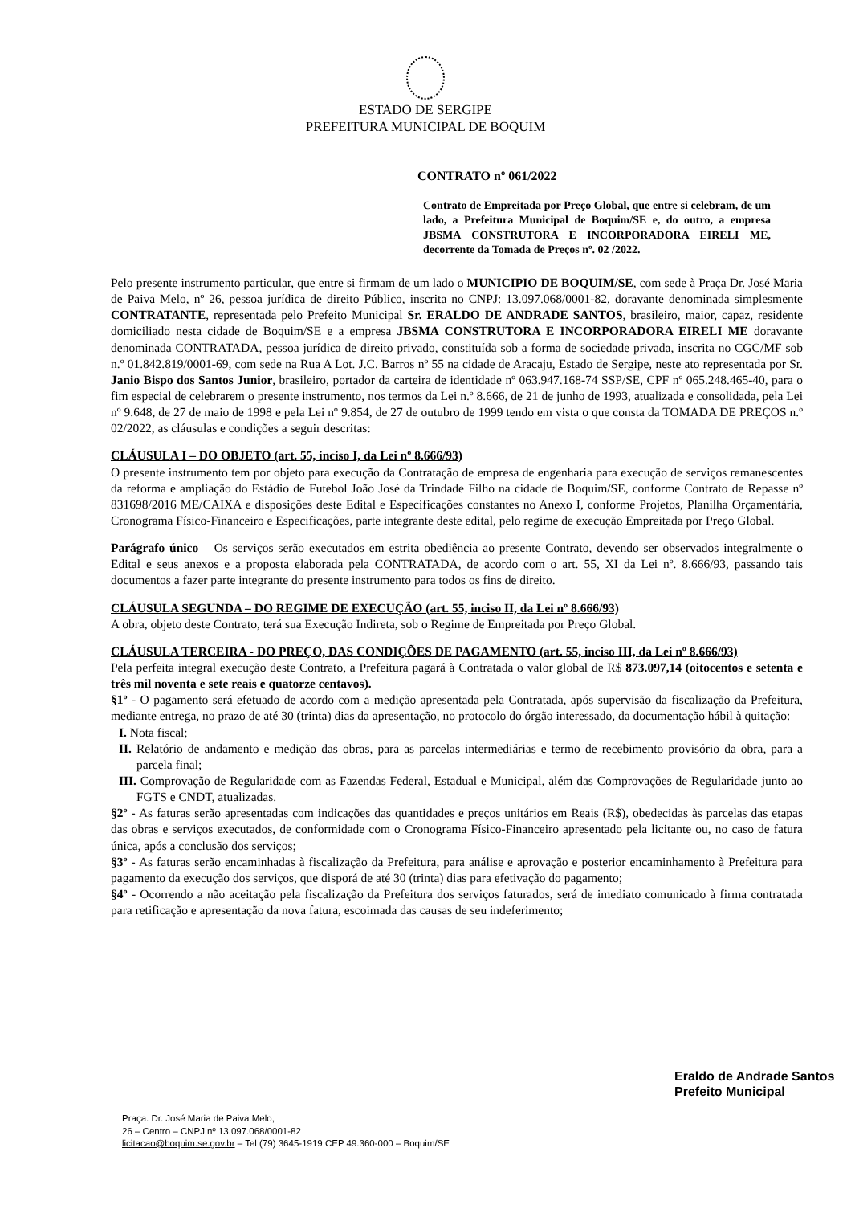ESTADO DE SERGIPE
PREFEITURA MUNICIPAL DE BOQUIM
CONTRATO nº 061/2022
Contrato de Empreitada por Preço Global, que entre si celebram, de um lado, a Prefeitura Municipal de Boquim/SE e, do outro, a empresa JBSMA CONSTRUTORA E INCORPORADORA EIRELI ME, decorrente da Tomada de Preços nº. 02 /2022.
Pelo presente instrumento particular, que entre si firmam de um lado o MUNICIPIO DE BOQUIM/SE, com sede à Praça Dr. José Maria de Paiva Melo, nº 26, pessoa jurídica de direito Público, inscrita no CNPJ: 13.097.068/0001-82, doravante denominada simplesmente CONTRATANTE, representada pelo Prefeito Municipal Sr. ERALDO DE ANDRADE SANTOS, brasileiro, maior, capaz, residente domiciliado nesta cidade de Boquim/SE e a empresa JBSMA CONSTRUTORA E INCORPORADORA EIRELI ME doravante denominada CONTRATADA, pessoa jurídica de direito privado, constituída sob a forma de sociedade privada, inscrita no CGC/MF sob n.º 01.842.819/0001-69, com sede na Rua A Lot. J.C. Barros nº 55 na cidade de Aracaju, Estado de Sergipe, neste ato representada por Sr. Janio Bispo dos Santos Junior, brasileiro, portador da carteira de identidade nº 063.947.168-74 SSP/SE, CPF nº 065.248.465-40, para o fim especial de celebrarem o presente instrumento, nos termos da Lei n.º 8.666, de 21 de junho de 1993, atualizada e consolidada, pela Lei nº 9.648, de 27 de maio de 1998 e pela Lei nº 9.854, de 27 de outubro de 1999 tendo em vista o que consta da TOMADA DE PREÇOS n.º 02/2022, as cláusulas e condições a seguir descritas:
CLÁUSULA I – DO OBJETO (art. 55, inciso I, da Lei nº 8.666/93)
O presente instrumento tem por objeto para execução da Contratação de empresa de engenharia para execução de serviços remanescentes da reforma e ampliação do Estádio de Futebol João José da Trindade Filho na cidade de Boquim/SE, conforme Contrato de Repasse nº 831698/2016 ME/CAIXA e disposições deste Edital e Especificações constantes no Anexo I, conforme Projetos, Planilha Orçamentária, Cronograma Físico-Financeiro e Especificações, parte integrante deste edital, pelo regime de execução Empreitada por Preço Global.
Parágrafo único – Os serviços serão executados em estrita obediência ao presente Contrato, devendo ser observados integralmente o Edital e seus anexos e a proposta elaborada pela CONTRATADA, de acordo com o art. 55, XI da Lei nº. 8.666/93, passando tais documentos a fazer parte integrante do presente instrumento para todos os fins de direito.
CLÁUSULA SEGUNDA – DO REGIME DE EXECUÇÃO (art. 55, inciso II, da Lei nº 8.666/93)
A obra, objeto deste Contrato, terá sua Execução Indireta, sob o Regime de Empreitada por Preço Global.
CLÁUSULA TERCEIRA - DO PREÇO, DAS CONDIÇÕES DE PAGAMENTO (art. 55, inciso III, da Lei nº 8.666/93)
Pela perfeita integral execução deste Contrato, a Prefeitura pagará à Contratada o valor global de R$ 873.097,14 (oitocentos e setenta e três mil noventa e sete reais e quatorze centavos).
§1º - O pagamento será efetuado de acordo com a medição apresentada pela Contratada, após supervisão da fiscalização da Prefeitura, mediante entrega, no prazo de até 30 (trinta) dias da apresentação, no protocolo do órgão interessado, da documentação hábil à quitação:
I. Nota fiscal;
II. Relatório de andamento e medição das obras, para as parcelas intermediárias e termo de recebimento provisório da obra, para a parcela final;
III. Comprovação de Regularidade com as Fazendas Federal, Estadual e Municipal, além das Comprovações de Regularidade junto ao FGTS e CNDT, atualizadas.
§2º - As faturas serão apresentadas com indicações das quantidades e preços unitários em Reais (R$), obedecidas às parcelas das etapas das obras e serviços executados, de conformidade com o Cronograma Físico-Financeiro apresentado pela licitante ou, no caso de fatura única, após a conclusão dos serviços;
§3º - As faturas serão encaminhadas à fiscalização da Prefeitura, para análise e aprovação e posterior encaminhamento à Prefeitura para pagamento da execução dos serviços, que disporá de até 30 (trinta) dias para efetivação do pagamento;
§4º - Ocorrendo a não aceitação pela fiscalização da Prefeitura dos serviços faturados, será de imediato comunicado à firma contratada para retificação e apresentação da nova fatura, escoimada das causas de seu indeferimento;
Eraldo de Andrade Santos
Prefeito Municipal
Praça: Dr. José Maria de Paiva Melo,
26 – Centro – CNPJ nº 13.097.068/0001-82
licitacao@boquim.se.gov.br – Tel (79) 3645-1919 CEP 49.360-000 – Boquim/SE